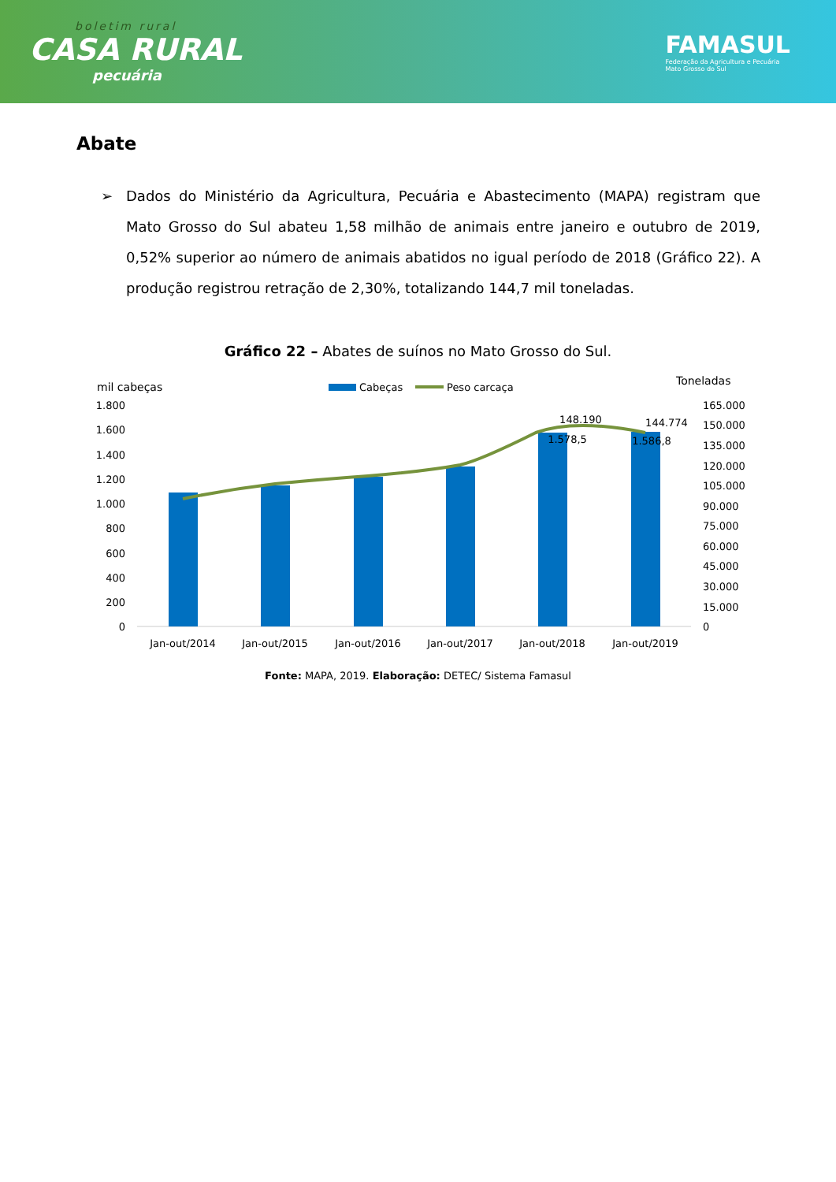boletim rural
CASA RURAL
pecuária
FAMASUL
Federação da Agricultura e Pecuária
Mato Grosso do Sul
Abate
➢ Dados do Ministério da Agricultura, Pecuária e Abastecimento (MAPA) registram que Mato Grosso do Sul abateu 1,58 milhão de animais entre janeiro e outubro de 2019, 0,52% superior ao número de animais abatidos no igual período de 2018 (Gráfico 22). A produção registrou retração de 2,30%, totalizando 144,7 mil toneladas.
Gráfico 22 – Abates de suínos no Mato Grosso do Sul.
mil cabeças
Toneladas
Cabeças
Peso carcaça
1.800
1.600
1.400
1.200
1.000
800
600
400
200
0
165.000
150.000
135.000
120.000
105.000
90.000
75.000
60.000
45.000
30.000
15.000
0
148.190
144.774
1.578,5
1.586,8
Jan-out/2014
Jan-out/2015
Jan-out/2016
Jan-out/2017
Jan-out/2018
Jan-out/2019
Fonte: MAPA, 2019. Elaboração: DETEC/ Sistema Famasul